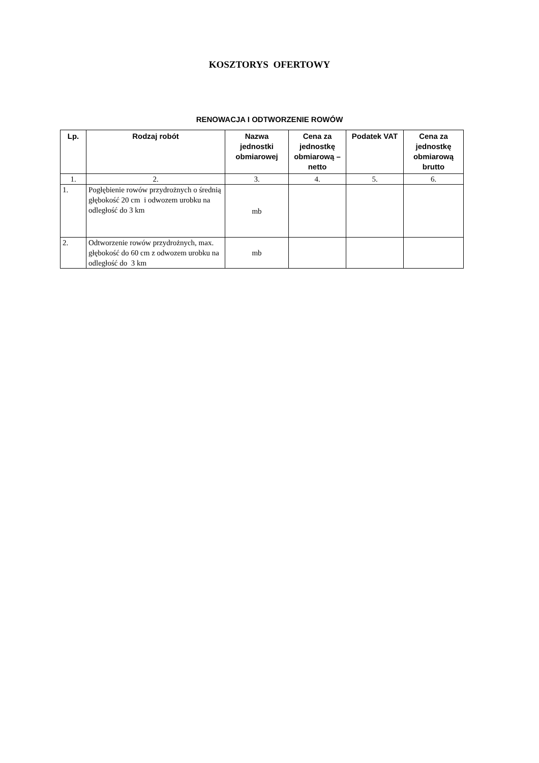KOSZTORYS OFERTOWY
RENOWACJA I ODTWORZENIE ROWÓW
| Lp. | Rodzaj robót | Nazwa jednostki obmiarowej | Cena za jednostkę obmiarową – netto | Podatek VAT | Cena za jednostkę obmiarową brutto |
| --- | --- | --- | --- | --- | --- |
| 1. | 2. | 3. | 4. | 5. | 6. |
| 1. | Pogłębienie rowów przydrożnych o średnią głębokość 20 cm i odwozem urobku na odległość do 3 km | mb | | | |
| 2. | Odtworzenie rowów przydrożnych, max. głębokość do 60 cm z odwozem urobku na odległość do 3 km | mb | | | |